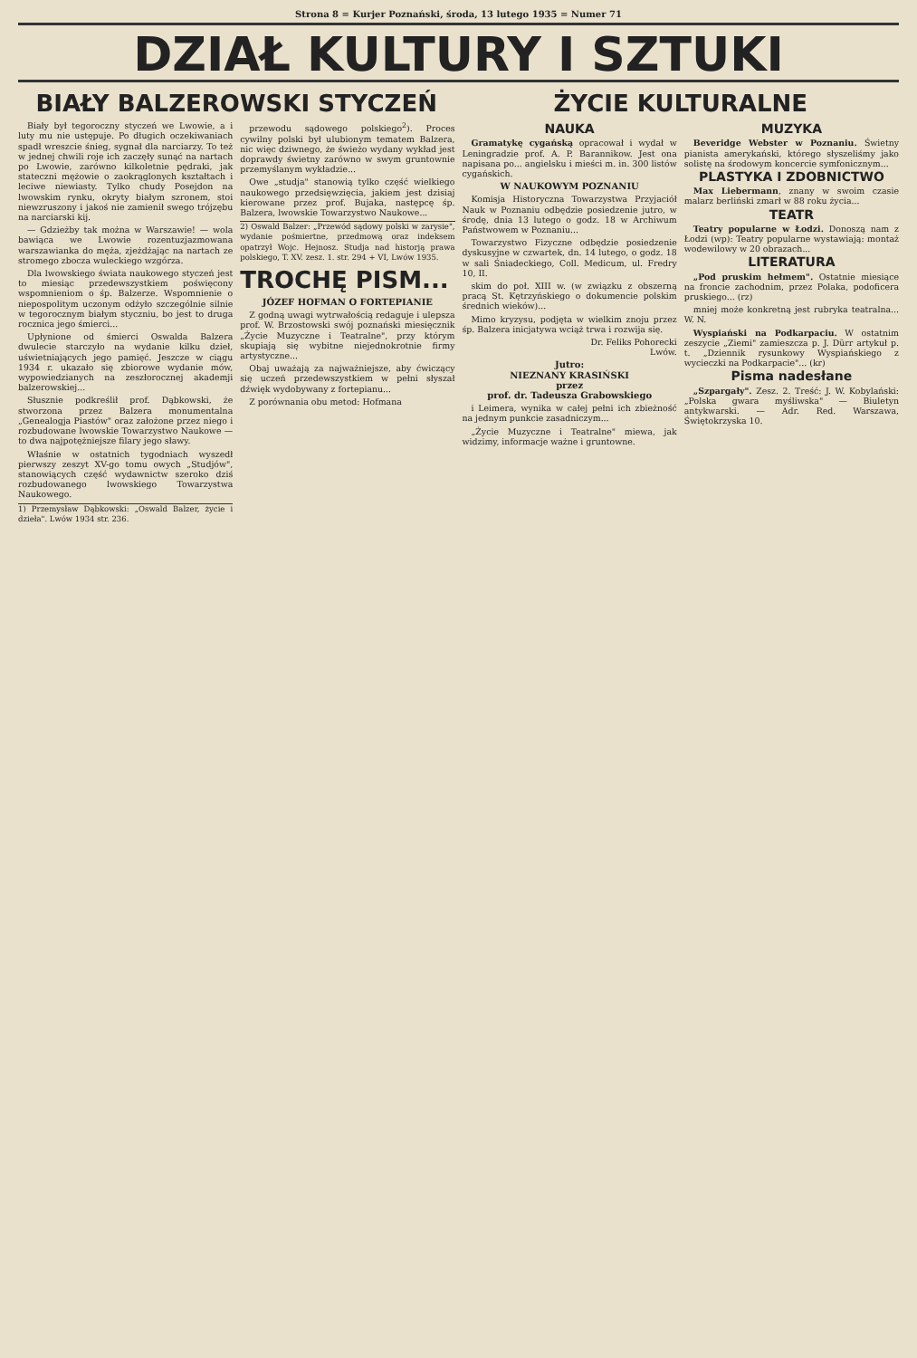Strona 8 = Kurjer Poznański, środa, 13 lutego 1935 = Numer 71
DZIAŁ KULTURY I SZTUKI
BIAŁY BALZEROWSKI STYCZEŃ
Biały był tegoroczny styczeń we Lwowie, a i luty mu nie ustępuje. Po długich oczekiwaniach spadł wreszcie śnieg, sygnał dla narciarzy. To też w jednej chwili roje ich zaczęły sunąć na nartach po Lwowie, zarówno kilkoletnie pędraki, jak stateczni mężowie o zaokrąglonych kształtach i leciwe niewiasty. Tylko chudy Posejdon na lwowskim rynku, okryty białym szronem, stoi niewzruszony i jakoś nie zamienił swego trójzębu na narciarski kij.
— Gdzieżby tak można w Warszawie! — wola bawiąca we Lwowie rozentuzjazmowana warszawianka do męża, zjeżdżając na nartach ze stromego zbocza wuleckiego wzgórza.
Dla lwowskiego świata naukowego styczeń jest to miesiąc przedewszystkiem poświęcony wspomnieniom o śp. Balzerze. Wspomnienie o niepospolitym uczonym odżyło szczególnie silnie w tegorocznym białym styczniu, bo jest to druga rocznica jego śmierci...
Upłynione od śmierci Oswalda Balzera dwulecie starczyło na wydanie kilku dzieł, uświetniających jego pamięć. Jeszcze w ciągu 1934 r. ukazało się zbiorowe wydanie mów, wypowiedzianych na zeszłorocznej akademji balzerowskiej...
Słusznie podkreślił prof. Dąbkowski, że stworzona przez Balzera monumentalna „Genealogja Piastów" oraz założone przez niego i rozbudowane lwowskie Towarzystwo Naukowe — to dwa najpotężniejsze filary jego sławy.
Właśnie w ostatnich tygodniach wyszedł pierwszy zeszyt XV-go tomu owych „Studjów", stanowiących część wydawnictw szeroko dziś rozbudowanego lwowskiego Towarzystwa Naukowego.
1) Przemysław Dąbkowski: „Oswald Balzer, życie i dzieła". Lwów 1934 str. 236.
przewodu sądowego polskiego<sup>2</sup>). Proces cywilny polski był ulubionym tematem Balzera, nic więc dziwnego, że świeżo wydany wykład jest doprawdy świetny zarówno w swym gruntownie przemyślanym wykładzie...
Owe „studja" stanowią tylko część wielkiego naukowego przedsięwzięcia, jakiem jest dzisiaj kierowane przez prof. Bujaka, następcę śp. Balzera, lwowskie Towarzystwo Naukowe...
2) Oswald Balzer: „Przewód sądowy polski w zarysie", wydanie pośmiertne, przedmową oraz indeksem opatrzył Wojc. Hejnosz. Studja nad historją prawa polskiego, T. XV. zesz. 1. str. 294 + VI, Lwów 1935.
TROCHĘ PISM...
JÓZEF HOFMAN O FORTEPIANIE
Z godną uwagi wytrwałością redaguje i ulepsza prof. W. Brzostowski swój poznański miesięcznik „Życie Muzyczne i Teatralne", przy którym skupiają się wybitne niejednokrotnie firmy artystyczne...
Obaj uważają za najważniejsze, aby ćwiczący się uczeń przedewszystkiem w pełni słyszał dźwięk wydobywany z fortepianu...
Z porównania obu metod: Hofmana
ŻYCIE KULTURALNE
NAUKA
Gramatykę cygańską opracował i wydał w Leningradzie prof. A. P. Barannikow. Jest ona napisana po... angielsku i mieści m. in. 300 listów cygańskich.
W NAUKOWYM POZNANIU
Komisja Historyczna Towarzystwa Przyjaciół Nauk w Poznaniu odbędzie posiedzenie jutro, w środę, dnia 13 lutego o godz. 18 w Archiwum Państwowem w Poznaniu...
Towarzystwo Fizyczne odbędzie posiedzenie dyskusyjne w czwartek, dn. 14 lutego, o godz. 18 w sali Śniadeckiego, Coll. Medicum, ul. Fredry 10, II.
skim do poł. XIII w. (w związku z obszerną pracą St. Kętrzyńskiego o dokumencie polskim średnich wieków)...
Mimo kryzysu, podjęta w wielkim znoju przez śp. Balzera inicjatywa wciąż trwa i rozwija się.
Dr. Feliks Pohorecki
Lwów.
Jutro:
NIEZNANY KRASIŃSKI
przez
prof. dr. Tadeusza Grabowskiego
i Leimera, wynika w całej pełni ich zbieżność na jednym punkcie zasadniczym...
„Życie Muzyczne i Teatralne" miewa, jak widzimy, informacje ważne i gruntowne.
MUZYKA
Beveridge Webster w Poznaniu. Świetny pianista amerykański, którego słyszeliśmy jako solistę na środowym koncercie symfonicznym...
PLASTYKA I ZDOBNICTWO
Max Liebermann, znany w swoim czasie malarz berliński zmarł w 88 roku życia...
TEATR
Teatry popularne w Łodzi. Donoszą nam z Łodzi (wp): Teatry popularne wystawiają: montaż wodewilowy w 20 obrazach...
LITERATURA
„Pod pruskim hełmem". Ostatnie miesiące na froncie zachodnim, przez Polaka, podoficera pruskiego... (rz)
mniej może konkretną jest rubryka teatralna... W. N.
Wyspiański na Podkarpaciu. W ostatnim zeszycie „Ziemi" zamieszcza p. J. Dürr artykuł p. t. „Dziennik rysunkowy Wyspiańskiego z wycieczki na Podkarpacie"... (kr)
Pisma nadesłane
„Szpargały". Zesz. 2. Treść: J. W. Kobylański: „Polska gwara myśliwska" — Biuletyn antykwarski. — Adr. Red. Warszawa, Świętokrzyska 10.